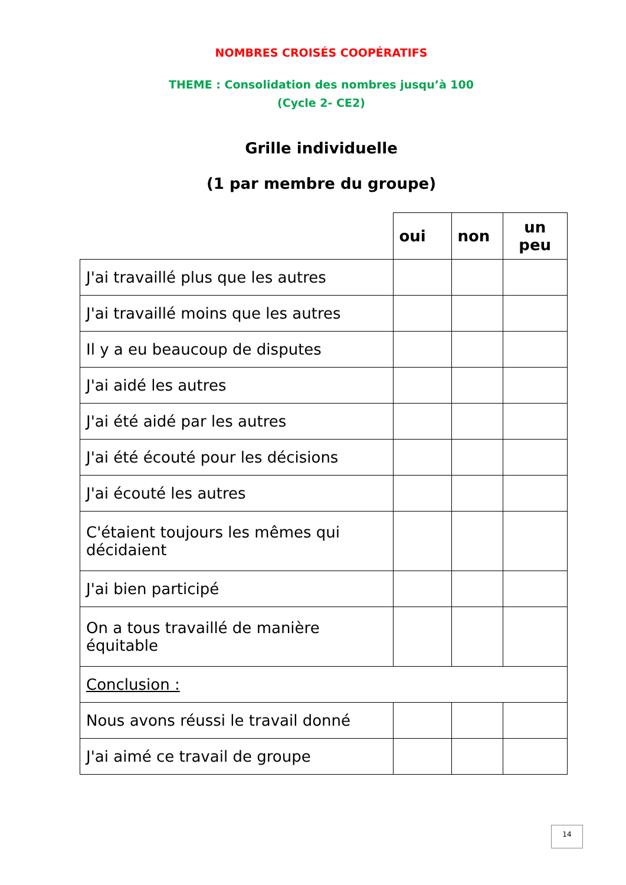NOMBRES CROISÉS COOPÉRATIFS
THEME : Consolidation des nombres jusqu’à 100
(Cycle 2- CE2)
Grille individuelle
(1 par membre du groupe)
| | oui | non | un peu |
| --- | --- | --- | --- |
| J'ai travaillé plus que les autres | | | |
| J'ai travaillé moins que les autres | | | |
| Il y a eu beaucoup de disputes | | | |
| J'ai aidé les autres | | | |
| J'ai été aidé par les autres | | | |
| J'ai été écouté pour les décisions | | | |
| J'ai écouté les autres | | | |
| C'étaient toujours les mêmes qui décidaient | | | |
| J'ai bien participé | | | |
| On a tous travaillé de manière équitable | | | |
| Conclusion : | | | |
| Nous avons réussi le travail donné | | | |
| J'ai aimé ce travail de groupe | | | |
14